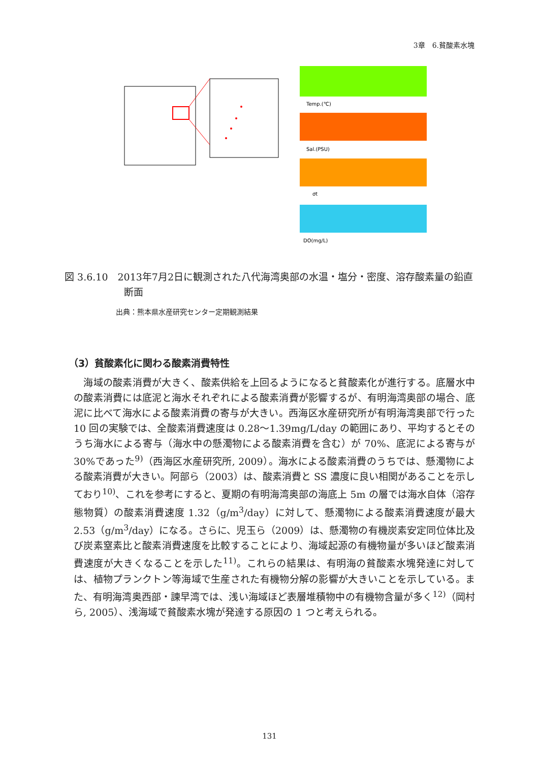3章　6.貧酸素水塊
Temp.(℃)
Sal.(PSU)
σt
DO(mg/L)
図 3.6.10　2013年7月2日に観測された八代海湾奥部の水温・塩分・密度、溶存酸素量の鉛直断面
出典：熊本県水産研究センター定期観測結果
（3）貧酸素化に関わる酸素消費特性
　海域の酸素消費が大きく、酸素供給を上回るようになると貧酸素化が進行する。底層水中の酸素消費には底泥と海水それぞれによる酸素消費が影響するが、有明海湾奥部の場合、底泥に比べて海水による酸素消費の寄与が大きい。西海区水産研究所が有明海湾奥部で行った 10 回の実験では、全酸素消費速度は 0.28～1.39mg/L/day の範囲にあり、平均するとそのうち海水による寄与（海水中の懸濁物による酸素消費を含む）が 70%、底泥による寄与が 30%であった<sup>9)</sup>（西海区水産研究所, 2009）。海水による酸素消費のうちでは、懸濁物による酸素消費が大きい。阿部ら（2003）は、酸素消費と SS 濃度に良い相関があることを示しており<sup>10)</sup>、これを参考にすると、夏期の有明海湾奥部の海底上 5m の層では海水自体（溶存態物質）の酸素消費速度 1.32（g/m<sup>3</sup>/day）に対して、懸濁物による酸素消費速度が最大 2.53（g/m<sup>3</sup>/day）になる。さらに、児玉ら（2009）は、懸濁物の有機炭素安定同位体比及び炭素窒素比と酸素消費速度を比較することにより、海域起源の有機物量が多いほど酸素消費速度が大きくなることを示した<sup>11)</sup>。これらの結果は、有明海の貧酸素水塊発達に対しては、植物プランクトン等海域で生産された有機物分解の影響が大きいことを示している。また、有明海湾奥西部・諫早湾では、浅い海域ほど表層堆積物中の有機物含量が多く<sup>12)</sup>（岡村ら, 2005）、浅海域で貧酸素水塊が発達する原因の 1 つと考えられる。
131